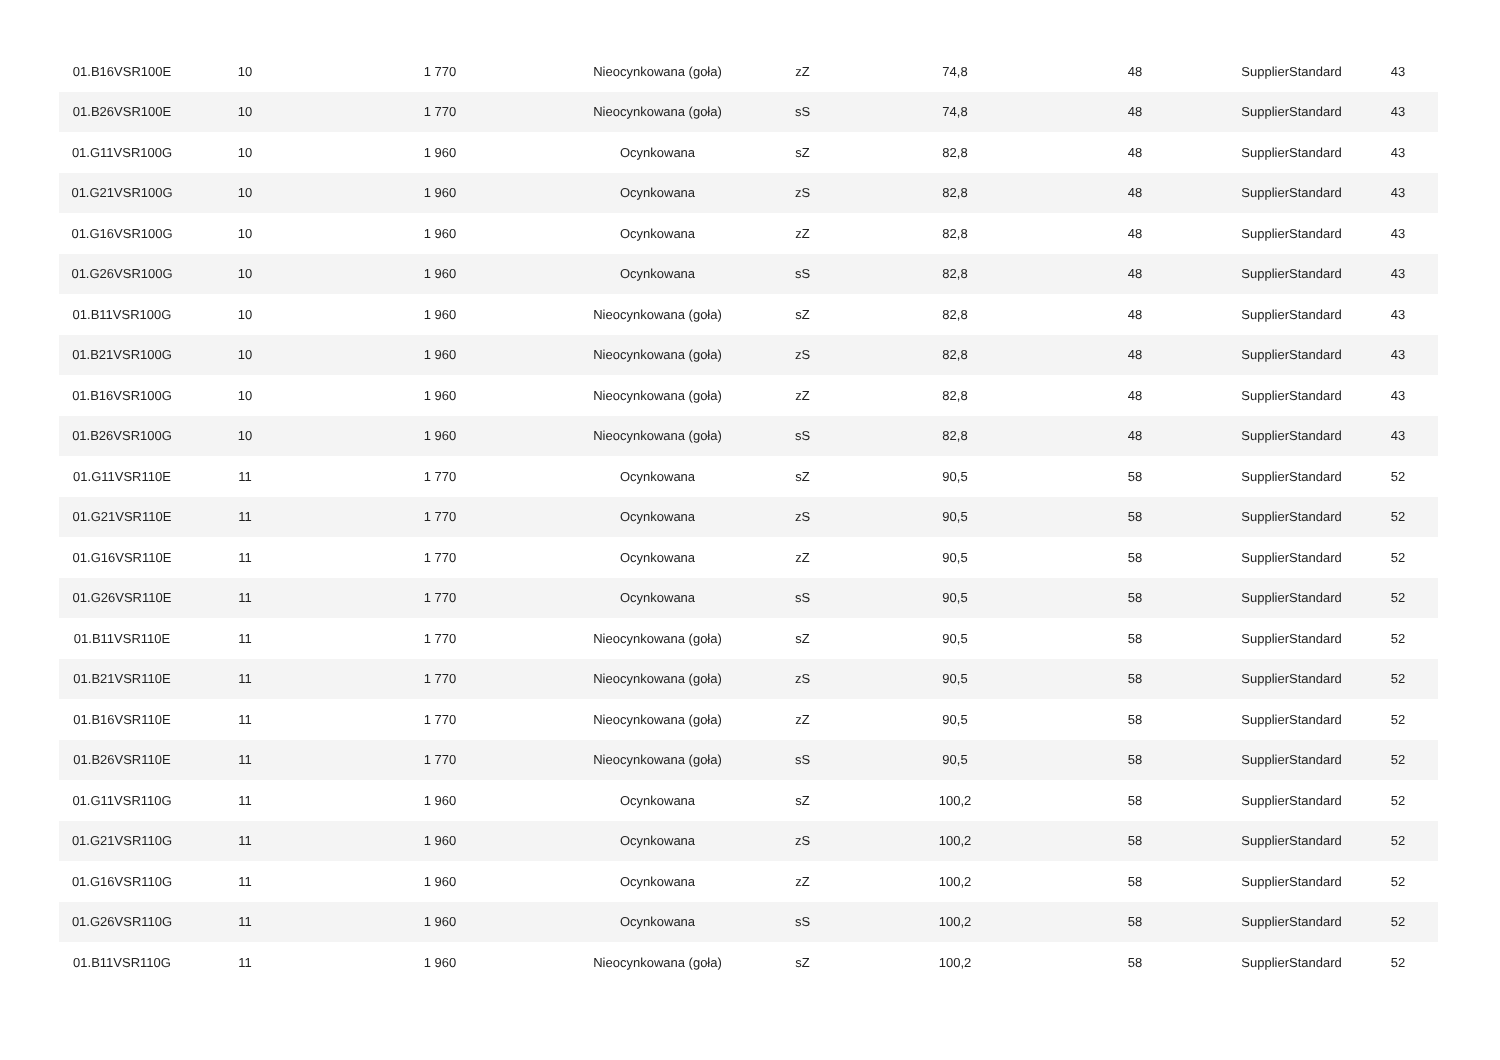| 01.B16VSR100E | 10 | 1 770 | Nieocynkowana (goła) | zZ | 74,8 | 48 | SupplierStandard | 43 |
| 01.B26VSR100E | 10 | 1 770 | Nieocynkowana (goła) | sS | 74,8 | 48 | SupplierStandard | 43 |
| 01.G11VSR100G | 10 | 1 960 | Ocynkowana | sZ | 82,8 | 48 | SupplierStandard | 43 |
| 01.G21VSR100G | 10 | 1 960 | Ocynkowana | zS | 82,8 | 48 | SupplierStandard | 43 |
| 01.G16VSR100G | 10 | 1 960 | Ocynkowana | zZ | 82,8 | 48 | SupplierStandard | 43 |
| 01.G26VSR100G | 10 | 1 960 | Ocynkowana | sS | 82,8 | 48 | SupplierStandard | 43 |
| 01.B11VSR100G | 10 | 1 960 | Nieocynkowana (goła) | sZ | 82,8 | 48 | SupplierStandard | 43 |
| 01.B21VSR100G | 10 | 1 960 | Nieocynkowana (goła) | zS | 82,8 | 48 | SupplierStandard | 43 |
| 01.B16VSR100G | 10 | 1 960 | Nieocynkowana (goła) | zZ | 82,8 | 48 | SupplierStandard | 43 |
| 01.B26VSR100G | 10 | 1 960 | Nieocynkowana (goła) | sS | 82,8 | 48 | SupplierStandard | 43 |
| 01.G11VSR110E | 11 | 1 770 | Ocynkowana | sZ | 90,5 | 58 | SupplierStandard | 52 |
| 01.G21VSR110E | 11 | 1 770 | Ocynkowana | zS | 90,5 | 58 | SupplierStandard | 52 |
| 01.G16VSR110E | 11 | 1 770 | Ocynkowana | zZ | 90,5 | 58 | SupplierStandard | 52 |
| 01.G26VSR110E | 11 | 1 770 | Ocynkowana | sS | 90,5 | 58 | SupplierStandard | 52 |
| 01.B11VSR110E | 11 | 1 770 | Nieocynkowana (goła) | sZ | 90,5 | 58 | SupplierStandard | 52 |
| 01.B21VSR110E | 11 | 1 770 | Nieocynkowana (goła) | zS | 90,5 | 58 | SupplierStandard | 52 |
| 01.B16VSR110E | 11 | 1 770 | Nieocynkowana (goła) | zZ | 90,5 | 58 | SupplierStandard | 52 |
| 01.B26VSR110E | 11 | 1 770 | Nieocynkowana (goła) | sS | 90,5 | 58 | SupplierStandard | 52 |
| 01.G11VSR110G | 11 | 1 960 | Ocynkowana | sZ | 100,2 | 58 | SupplierStandard | 52 |
| 01.G21VSR110G | 11 | 1 960 | Ocynkowana | zS | 100,2 | 58 | SupplierStandard | 52 |
| 01.G16VSR110G | 11 | 1 960 | Ocynkowana | zZ | 100,2 | 58 | SupplierStandard | 52 |
| 01.G26VSR110G | 11 | 1 960 | Ocynkowana | sS | 100,2 | 58 | SupplierStandard | 52 |
| 01.B11VSR110G | 11 | 1 960 | Nieocynkowana (goła) | sZ | 100,2 | 58 | SupplierStandard | 52 |